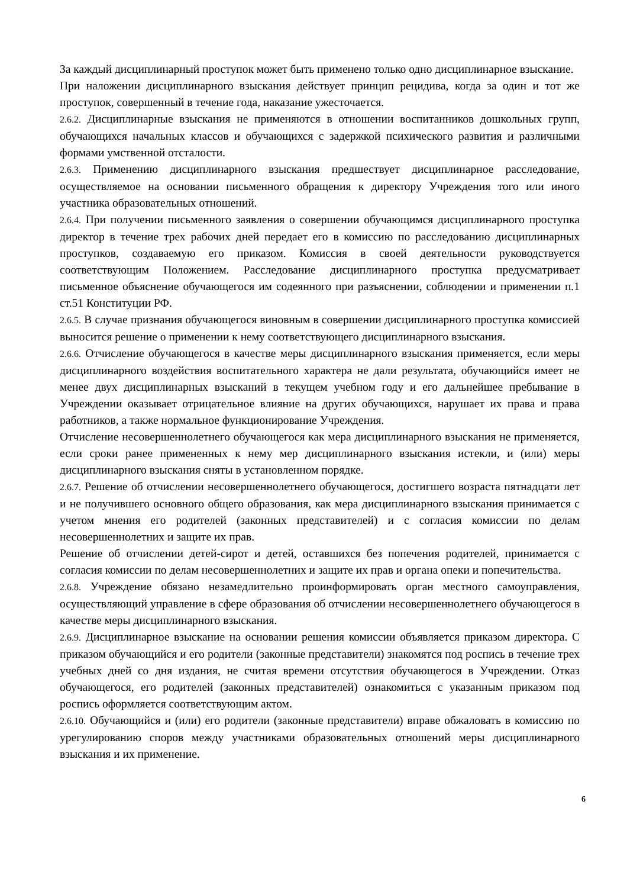За каждый дисциплинарный проступок может быть применено только одно дисциплинарное взыскание.
При наложении дисциплинарного взыскания действует принцип рецидива, когда за один и тот же проступок, совершенный в течение года, наказание ужесточается.
2.6.2. Дисциплинарные взыскания не применяются в отношении воспитанников дошкольных групп, обучающихся начальных классов и обучающихся с задержкой психического развития и различными формами умственной отсталости.
2.6.3. Применению дисциплинарного взыскания предшествует дисциплинарное расследование, осуществляемое на основании письменного обращения к директору Учреждения того или иного участника образовательных отношений.
2.6.4. При получении письменного заявления о совершении обучающимся дисциплинарного проступка директор в течение трех рабочих дней передает его в комиссию по расследованию дисциплинарных проступков, создаваемую его приказом. Комиссия в своей деятельности руководствуется соответствующим Положением. Расследование дисциплинарного проступка предусматривает письменное объяснение обучающегося им содеянного при разъяснении, соблюдении и применении п.1 ст.51 Конституции РФ.
2.6.5. В случае признания обучающегося виновным в совершении дисциплинарного проступка комиссией выносится решение о применении к нему соответствующего дисциплинарного взыскания.
2.6.6. Отчисление обучающегося в качестве меры дисциплинарного взыскания применяется, если меры дисциплинарного воздействия воспитательного характера не дали результата, обучающийся имеет не менее двух дисциплинарных взысканий в текущем учебном году и его дальнейшее пребывание в Учреждении оказывает отрицательное влияние на других обучающихся, нарушает их права и права работников, а также нормальное функционирование Учреждения.
Отчисление несовершеннолетнего обучающегося как мера дисциплинарного взыскания не применяется, если сроки ранее примененных к нему мер дисциплинарного взыскания истекли, и (или) меры дисциплинарного взыскания сняты в установленном порядке.
2.6.7. Решение об отчислении несовершеннолетнего обучающегося, достигшего возраста пятнадцати лет и не получившего основного общего образования, как мера дисциплинарного взыскания принимается с учетом мнения его родителей (законных представителей) и с согласия комиссии по делам несовершеннолетних и защите их прав.
Решение об отчислении детей-сирот и детей, оставшихся без попечения родителей, принимается с согласия комиссии по делам несовершеннолетних и защите их прав и органа опеки и попечительства.
2.6.8. Учреждение обязано незамедлительно проинформировать орган местного самоуправления, осуществляющий управление в сфере образования об отчислении несовершеннолетнего обучающегося в качестве меры дисциплинарного взыскания.
2.6.9. Дисциплинарное взыскание на основании решения комиссии объявляется приказом директора. С приказом обучающийся и его родители (законные представители) знакомятся под роспись в течение трех учебных дней со дня издания, не считая времени отсутствия обучающегося в Учреждении. Отказ обучающегося, его родителей (законных представителей) ознакомиться с указанным приказом под роспись оформляется соответствующим актом.
2.6.10. Обучающийся и (или) его родители (законные представители) вправе обжаловать в комиссию по урегулированию споров между участниками образовательных отношений меры дисциплинарного взыскания и их применение.
6